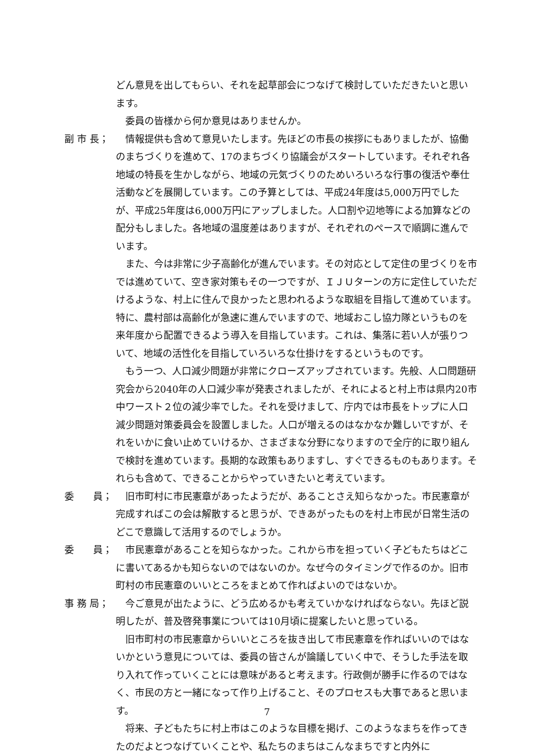どん意見を出してもらい、それを起草部会につなげて検討していただきたいと思います。
委員の皆様から何か意見はありませんか。
副 市 長； 情報提供も含めて意見いたします。先ほどの市長の挨拶にもありましたが、協働のまちづくりを進めて、17のまちづくり協議会がスタートしています。それぞれ各地域の特長を生かしながら、地域の元気づくりのためいろいろな行事の復活や奉仕活動などを展開しています。この予算としては、平成24年度は5,000万円でしたが、平成25年度は6,000万円にアップしました。人口割や辺地等による加算などの配分もしました。各地域の温度差はありますが、それぞれのペースで順調に進んでいます。
また、今は非常に少子高齢化が進んでいます。その対応として定住の里づくりを市では進めていて、空き家対策もその一つですが、ＩＪＵターンの方に定住していただけるような、村上に住んで良かったと思われるような取組を目指して進めています。特に、農村部は高齢化が急速に進んでいますので、地域おこし協力隊というものを来年度から配置できるよう導入を目指しています。これは、集落に若い人が張りついて、地域の活性化を目指していろいろな仕掛けをするというものです。
もう一つ、人口減少問題が非常にクローズアップされています。先般、人口問題研究会から2040年の人口減少率が発表されましたが、それによると村上市は県内20市中ワースト２位の減少率でした。それを受けまして、庁内では市長をトップに人口減少問題対策委員会を設置しました。人口が増えるのはなかなか難しいですが、それをいかに食い止めていけるか、さまざまな分野になりますので全庁的に取り組んで検討を進めています。長期的な政策もありますし、すぐできるものもあります。それらも含めて、できることからやっていきたいと考えています。
委　　員； 旧市町村に市民憲章があったようだが、あることさえ知らなかった。市民憲章が完成すればこの会は解散すると思うが、できあがったものを村上市民が日常生活のどこで意識して活用するのでしょうか。
委　　員； 市民憲章があることを知らなかった。これから市を担っていく子どもたちはどこに書いてあるかも知らないのではないのか。なぜ今のタイミングで作るのか。旧市町村の市民憲章のいいところをまとめて作ればよいのではないか。
事 務 局； 今ご意見が出たように、どう広めるかも考えていかなければならない。先ほど説明したが、普及啓発事業については10月頃に提案したいと思っている。
旧市町村の市民憲章からいいところを抜き出して市民憲章を作ればいいのではないかという意見については、委員の皆さんが論議していく中で、そうした手法を取り入れて作っていくことには意味があると考えます。行政側が勝手に作るのではなく、市民の方と一緒になって作り上げること、そのプロセスも大事であると思います。
将来、子どもたちに村上市はこのような目標を掲げ、このようなまちを作ってきたのだよとつなげていくことや、私たちのまちはこんなまちですと内外に
7